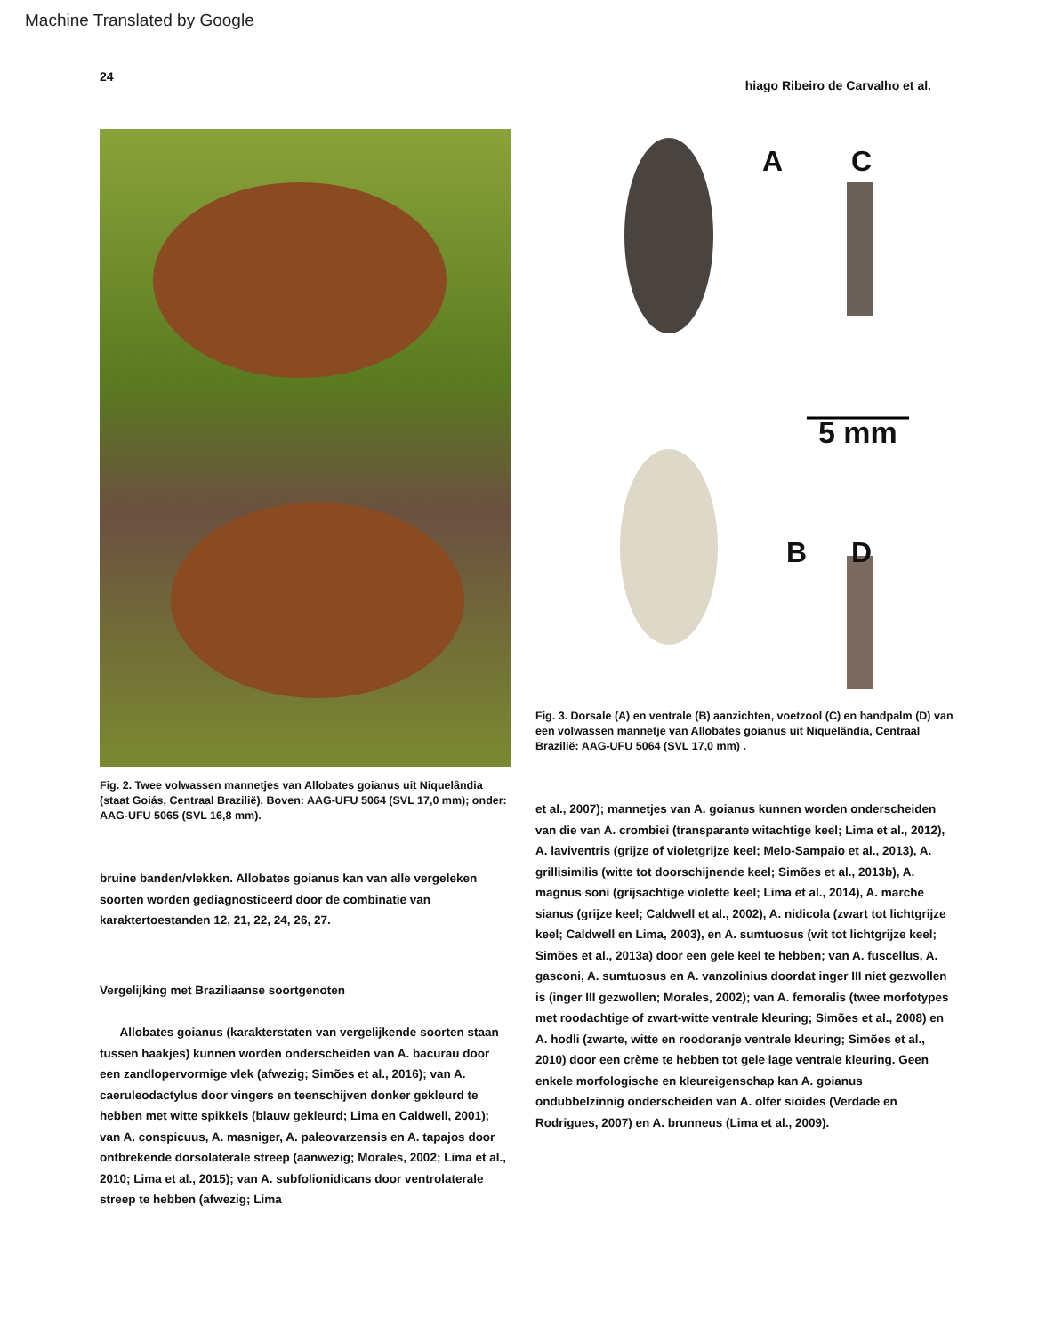Machine Translated by Google
24 hiago Ribeiro de Carvalho et al.
Fig. 2. Twee volwassen mannetjes van Allobates goianus uit Niquelândia (staat Goiás, Centraal Brazilië). Boven: AAG-UFU 5064 (SVL 17,0 mm); onder: AAG-UFU 5065 (SVL 16,8 mm).
bruine banden/vlekken. Allobates goianus kan van alle vergeleken soorten worden gediagnosticeerd door de combinatie van karaktertoestanden 12, 21, 22, 24, 26, 27.
Vergelijking met Braziliaanse soortgenoten
Allobates goianus (karakterstaten van vergelijkende soorten staan tussen haakjes) kunnen worden onderscheiden van A. bacurau door een zandlopervormige vlek (afwezig; Simões et al., 2016); van A. caeruleodactylus door vingers en teenschijven donker gekleurd te hebben met witte spikkels (blauw gekleurd; Lima en Caldwell, 2001); van A. conspicuus, A. masniger, A. paleovarzensis en A. tapajos door ontbrekende dorsolaterale streep (aanwezig; Morales, 2002; Lima et al., 2010; Lima et al., 2015); van A. subfolionidicans door ventrolaterale streep te hebben (afwezig; Lima
A C
5 mm
B D
Fig. 3. Dorsale (A) en ventrale (B) aanzichten, voetzool (C) en handpalm (D) van een volwassen mannetje van Allobates goianus uit Niquelândia, Centraal Brazilië: AAG-UFU 5064 (SVL 17,0 mm) .
et al., 2007); mannetjes van A. goianus kunnen worden onderscheiden van die van A. crombiei (transparante witachtige keel; Lima et al., 2012), A. laviventris (grijze of violetgrijze keel; Melo-Sampaio et al., 2013), A. grillisimilis (witte tot doorschijnende keel; Simões et al., 2013b), A. magnus soni (grijsachtige violette keel; Lima et al., 2014), A. marche sianus (grijze keel; Caldwell et al., 2002), A. nidicola (zwart tot lichtgrijze keel; Caldwell en Lima, 2003), en A. sumtuosus (wit tot lichtgrijze keel; Simões et al., 2013a) door een gele keel te hebben; van A. fuscellus, A. gasconi, A. sumtuosus en A. vanzolinius doordat inger III niet gezwollen is (inger III gezwollen; Morales, 2002); van A. femoralis (twee morfotypes met roodachtige of zwart-witte ventrale kleuring; Simões et al., 2008) en A. hodli (zwarte, witte en roodoranje ventrale kleuring; Simões et al., 2010) door een crème te hebben tot gele lage ventrale kleuring. Geen enkele morfologische en kleureigenschap kan A. goianus ondubbelzinnig onderscheiden van A. olfer sioides (Verdade en Rodrigues, 2007) en A. brunneus (Lima et al., 2009).